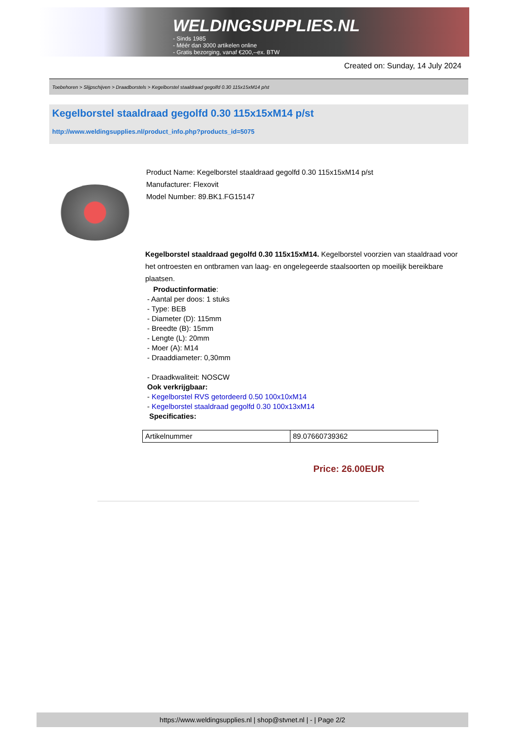WELDINGSUPPLIES.NL
- Sinds 1985
- Méér dan 3000 artikelen online
- Gratis bezorging, vanaf €200,--ex. BTW
Created on: Sunday, 14 July 2024
Toebehoren > Slijpschijven > Draadborstels > Kegelborstel staaldraad gegolfd 0.30 115x15xM14 p/st
Kegelborstel staaldraad gegolfd 0.30 115x15xM14 p/st
http://www.weldingsupplies.nl/product_info.php?products_id=5075
Product Name: Kegelborstel staaldraad gegolfd 0.30 115x15xM14 p/st
Manufacturer: Flexovit
Model Number: 89.BK1.FG15147
Kegelborstel staaldraad gegolfd 0.30 115x15xM14. Kegelborstel voorzien van staaldraad voor het ontroesten en ontbramen van laag- en ongelegeerde staalsoorten op moeilijk bereikbare plaatsen.
Productinformatie:
- Aantal per doos: 1 stuks
- Type: BEB
- Diameter (D): 115mm
- Breedte (B): 15mm
- Lengte (L): 20mm
- Moer (A): M14
- Draaddiameter: 0,30mm
- Draadkwaliteit: NOSCW
Ook verkrijgbaar:
- Kegelborstel RVS getordeerd 0.50 100x10xM14
- Kegelborstel staaldraad gegolfd 0.30 100x13xM14
Specificaties:
| Artikelnummer | 89.07660739362 |
Price: 26.00EUR
https://www.weldingsupplies.nl | shop@stvnet.nl | - | Page 2/2